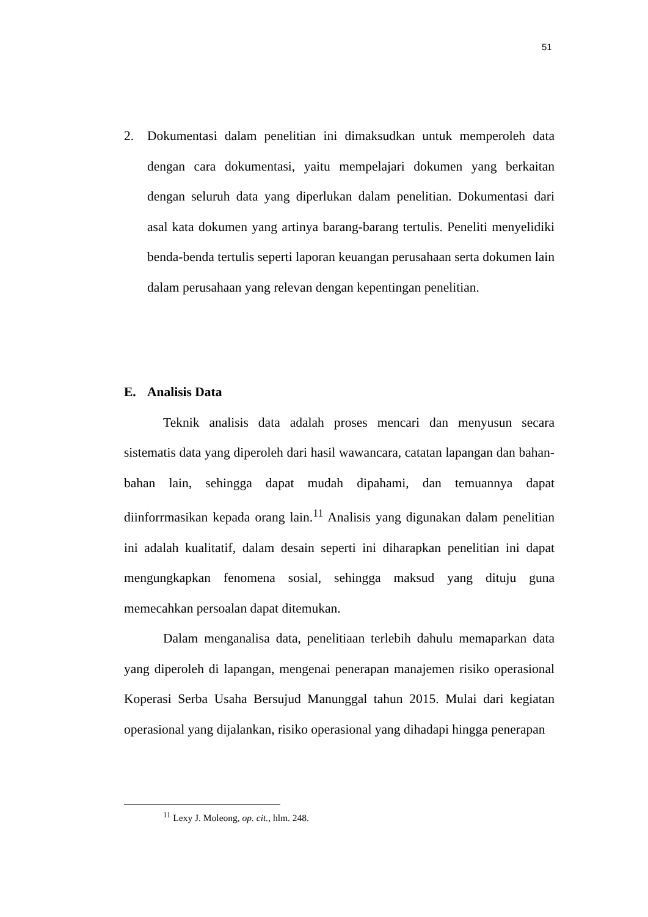51
2. Dokumentasi dalam penelitian ini dimaksudkan untuk memperoleh data dengan cara dokumentasi, yaitu mempelajari dokumen yang berkaitan dengan seluruh data yang diperlukan dalam penelitian. Dokumentasi dari asal kata dokumen yang artinya barang-barang tertulis. Peneliti menyelidiki benda-benda tertulis seperti laporan keuangan perusahaan serta dokumen lain dalam perusahaan yang relevan dengan kepentingan penelitian.
E. Analisis Data
Teknik analisis data adalah proses mencari dan menyusun secara sistematis data yang diperoleh dari hasil wawancara, catatan lapangan dan bahan-bahan lain, sehingga dapat mudah dipahami, dan temuannya dapat diinforrmasikan kepada orang lain.<sup>11</sup> Analisis yang digunakan dalam penelitian ini adalah kualitatif, dalam desain seperti ini diharapkan penelitian ini dapat mengungkapkan fenomena sosial, sehingga maksud yang dituju guna memecahkan persoalan dapat ditemukan.
Dalam menganalisa data, penelitiaan terlebih dahulu memaparkan data yang diperoleh di lapangan, mengenai penerapan manajemen risiko operasional Koperasi Serba Usaha Bersujud Manunggal tahun 2015. Mulai dari kegiatan operasional yang dijalankan, risiko operasional yang dihadapi hingga penerapan
<sup>11</sup> Lexy J. Moleong, op. cit., hlm. 248.